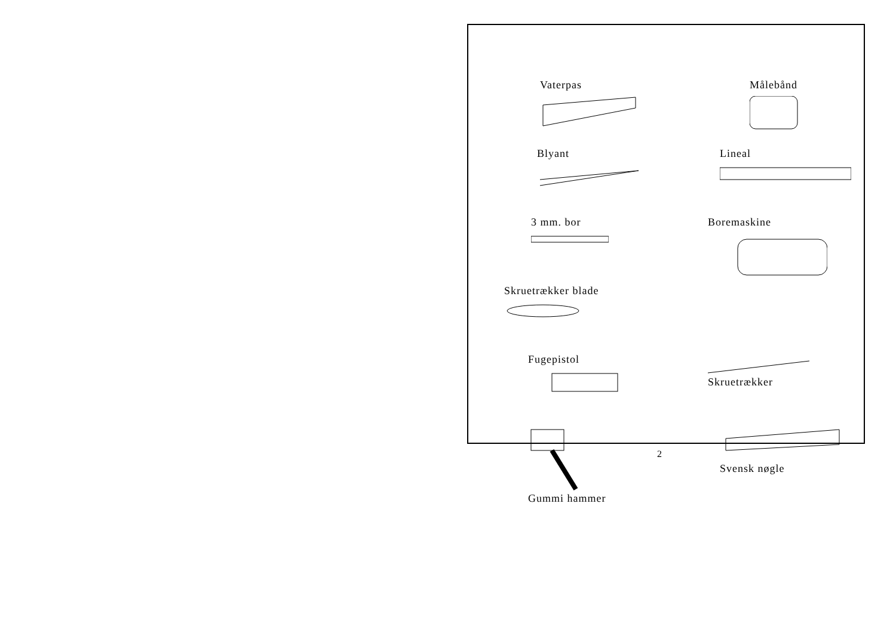Vaterpas
Målebånd
Blyant
Lineal
3 mm. bor
Boremaskine
Skruetrækker blade
Fugepistol
Skruetrækker
Gummi hammer
Svensk nøgle
2